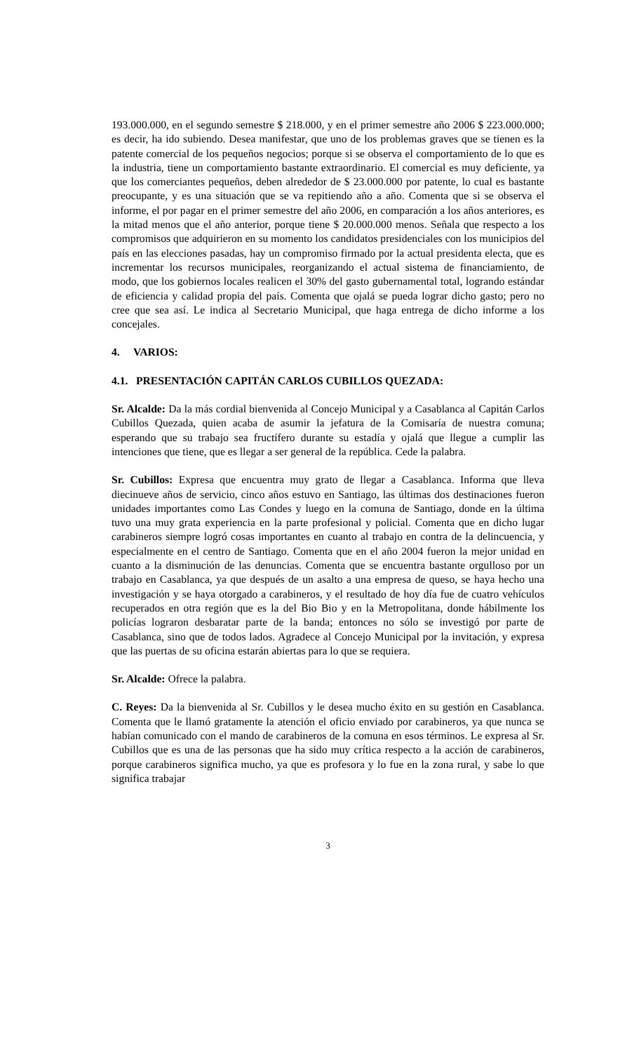193.000.000, en el segundo semestre $ 218.000, y en el primer semestre año 2006 $ 223.000.000; es decir, ha ido subiendo. Desea manifestar, que uno de los problemas graves que se tienen es la patente comercial de los pequeños negocios; porque si se observa el comportamiento de lo que es la industria, tiene un comportamiento bastante extraordinario. El comercial es muy deficiente, ya que los comerciantes pequeños, deben alrededor de $ 23.000.000 por patente, lo cual es bastante preocupante, y es una situación que se va repitiendo año a año. Comenta que si se observa el informe, el por pagar en el primer semestre del año 2006, en comparación a los años anteriores, es la mitad menos que el año anterior, porque tiene $ 20.000.000 menos. Señala que respecto a los compromisos que adquirieron en su momento los candidatos presidenciales con los municipios del país en las elecciones pasadas, hay un compromiso firmado por la actual presidenta electa, que es incrementar los recursos municipales, reorganizando el actual sistema de financiamiento, de modo, que los gobiernos locales realicen el 30% del gasto gubernamental total, logrando estándar de eficiencia y calidad propia del país. Comenta que ojalá se pueda lograr dicho gasto; pero no cree que sea así. Le indica al Secretario Municipal, que haga entrega de dicho informe a los concejales.
4. VARIOS:
4.1. PRESENTACIÓN CAPITÁN CARLOS CUBILLOS QUEZADA:
Sr. Alcalde: Da la más cordial bienvenida al Concejo Municipal y a Casablanca al Capitán Carlos Cubillos Quezada, quien acaba de asumir la jefatura de la Comisaría de nuestra comuna; esperando que su trabajo sea fructífero durante su estadía y ojalá que llegue a cumplir las intenciones que tiene, que es llegar a ser general de la república. Cede la palabra.
Sr. Cubillos: Expresa que encuentra muy grato de llegar a Casablanca. Informa que lleva diecinueve años de servicio, cinco años estuvo en Santiago, las últimas dos destinaciones fueron unidades importantes como Las Condes y luego en la comuna de Santiago, donde en la última tuvo una muy grata experiencia en la parte profesional y policial. Comenta que en dicho lugar carabineros siempre logró cosas importantes en cuanto al trabajo en contra de la delincuencia, y especialmente en el centro de Santiago. Comenta que en el año 2004 fueron la mejor unidad en cuanto a la disminución de las denuncias. Comenta que se encuentra bastante orgulloso por un trabajo en Casablanca, ya que después de un asalto a una empresa de queso, se haya hecho una investigación y se haya otorgado a carabineros, y el resultado de hoy día fue de cuatro vehículos recuperados en otra región que es la del Bio Bio y en la Metropolitana, donde hábilmente los policías lograron desbaratar parte de la banda; entonces no sólo se investigó por parte de Casablanca, sino que de todos lados. Agradece al Concejo Municipal por la invitación, y expresa que las puertas de su oficina estarán abiertas para lo que se requiera.
Sr. Alcalde: Ofrece la palabra.
C. Reyes: Da la bienvenida al Sr. Cubillos y le desea mucho éxito en su gestión en Casablanca. Comenta que le llamó gratamente la atención el oficio enviado por carabineros, ya que nunca se habían comunicado con el mando de carabineros de la comuna en esos términos. Le expresa al Sr. Cubillos que es una de las personas que ha sido muy crítica respecto a la acción de carabineros, porque carabineros significa mucho, ya que es profesora y lo fue en la zona rural, y sabe lo que significa trabajar
3